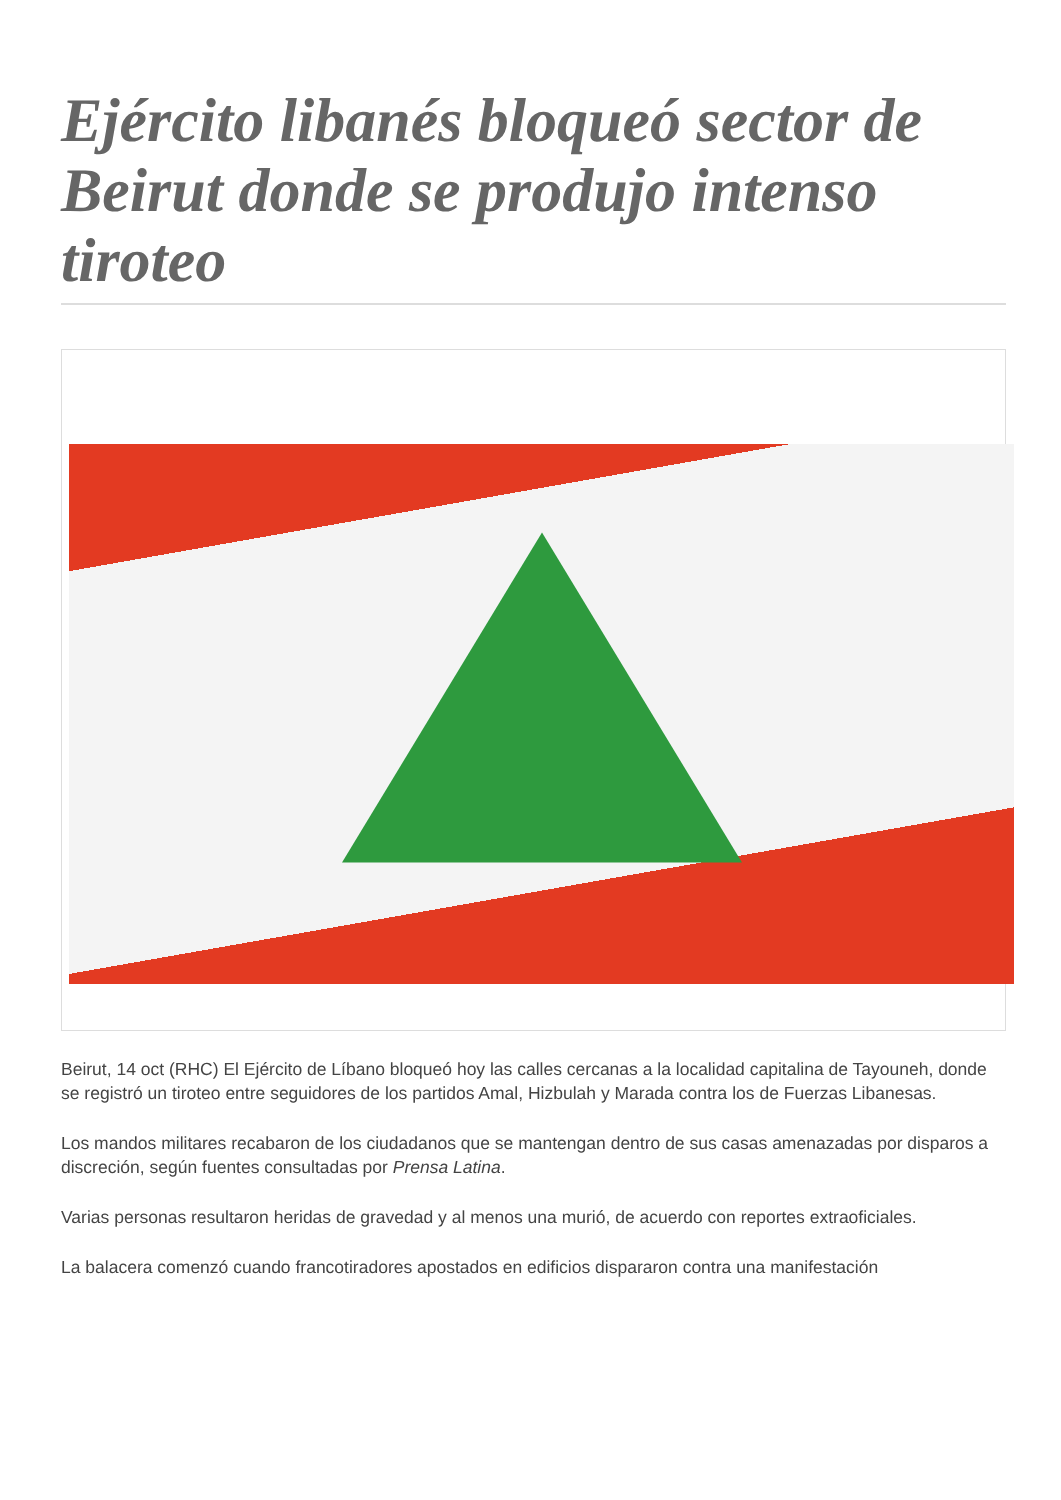Ejército libanés bloqueó sector de Beirut donde se produjo intenso tiroteo
Beirut, 14 oct (RHC) El Ejército de Líbano bloqueó hoy las calles cercanas a la localidad capitalina de Tayouneh, donde se registró un tiroteo entre seguidores de los partidos Amal, Hizbulah y Marada contra los de Fuerzas Libanesas.
Los mandos militares recabaron de los ciudadanos que se mantengan dentro de sus casas amenazadas por disparos a discreción, según fuentes consultadas por Prensa Latina.
Varias personas resultaron heridas de gravedad y al menos una murió, de acuerdo con reportes extraoficiales.
La balacera comenzó cuando francotiradores apostados en edificios dispararon contra una manifestación